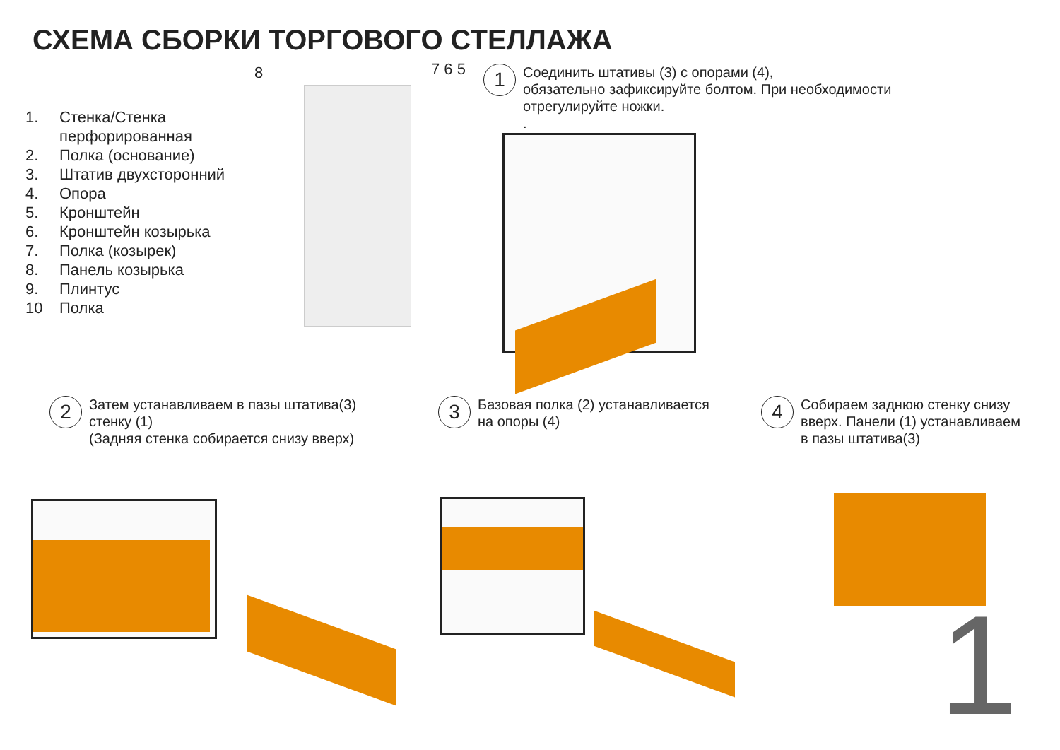СХЕМА СБОРКИ ТОРГОВОГО СТЕЛЛАЖА
1. Стенка/Стенка
перфорированная
2. Полка (основание)
3. Штатив двухсторонний
4. Опора
5. Кронштейн
6. Кронштейн козырька
7. Полка (козырек)
8. Панель козырька
9. Плинтус
10 Полка
8 7 6 5
1
Соединить штативы (3) с опорами (4),
обязательно зафиксируйте болтом. При необходимости
отрегулируйте ножки.
.
2
Затем устанавливаем в пазы штатива(3)
стенку (1)
(Задняя стенка собирается снизу вверх)
3
Базовая полка (2) устанавливается
на опоры (4)
4
Собираем заднюю стенку снизу
вверх. Панели (1) устанавливаем
в пазы штатива(3)
1